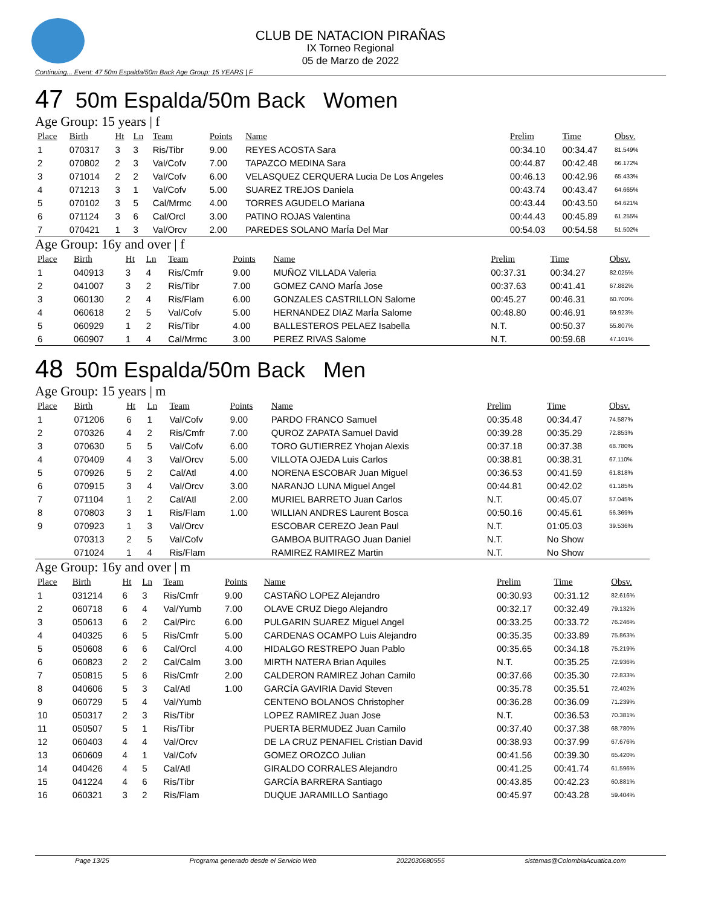CLUB DE NATACION PIRAÑAS
IX Torneo Regional
05 de Marzo de 2022
Continuing... Event: 47 50m Espalda/50m Back Age Group: 15 YEARS | F
47 50m Espalda/50m Back Women
Age Group: 15 years | f
| Place | Birth | Ht | Ln | Team | Points | Name | Prelim | Time | Obsv. |
| --- | --- | --- | --- | --- | --- | --- | --- | --- | --- |
| 1 | 070317 | 3 | 3 | Ris/Tibr | 9.00 | REYES ACOSTA Sara | 00:34.10 | 00:34.47 | 81.549% |
| 2 | 070802 | 2 | 3 | Val/Cofv | 7.00 | TAPAZCO MEDINA Sara | 00:44.87 | 00:42.48 | 66.172% |
| 3 | 071014 | 2 | 2 | Val/Cofv | 6.00 | VELASQUEZ CERQUERA Lucia De Los Angeles | 00:46.13 | 00:42.96 | 65.433% |
| 4 | 071213 | 3 | 1 | Val/Cofv | 5.00 | SUAREZ TREJOS Daniela | 00:43.74 | 00:43.47 | 64.665% |
| 5 | 070102 | 3 | 5 | Cal/Mrmc | 4.00 | TORRES AGUDELO Mariana | 00:43.44 | 00:43.50 | 64.621% |
| 6 | 071124 | 3 | 6 | Cal/Orcl | 3.00 | PATINO ROJAS Valentina | 00:44.43 | 00:45.89 | 61.255% |
| 7 | 070421 | 1 | 3 | Val/Orcv | 2.00 | PAREDES SOLANO MarÍa Del Mar | 00:54.03 | 00:54.58 | 51.502% |
Age Group: 16y and over | f
| Place | Birth | Ht | Ln | Team | Points | Name | Prelim | Time | Obsv. |
| --- | --- | --- | --- | --- | --- | --- | --- | --- | --- |
| 1 | 040913 | 3 | 4 | Ris/Cmfr | 9.00 | MUÑOZ VILLADA Valeria | 00:37.31 | 00:34.27 | 82.025% |
| 2 | 041007 | 3 | 2 | Ris/Tibr | 7.00 | GOMEZ CANO MarÍa Jose | 00:37.63 | 00:41.41 | 67.882% |
| 3 | 060130 | 2 | 4 | Ris/Flam | 6.00 | GONZALES CASTRILLON Salome | 00:45.27 | 00:46.31 | 60.700% |
| 4 | 060618 | 2 | 5 | Val/Cofv | 5.00 | HERNANDEZ DIAZ MarÍa Salome | 00:48.80 | 00:46.91 | 59.923% |
| 5 | 060929 | 1 | 2 | Ris/Tibr | 4.00 | BALLESTEROS PELAEZ Isabella | N.T. | 00:50.37 | 55.807% |
| 6 | 060907 | 1 | 4 | Cal/Mrmc | 3.00 | PEREZ RIVAS Salome | N.T. | 00:59.68 | 47.101% |
48 50m Espalda/50m Back Men
Age Group: 15 years | m
| Place | Birth | Ht | Ln | Team | Points | Name | Prelim | Time | Obsv. |
| --- | --- | --- | --- | --- | --- | --- | --- | --- | --- |
| 1 | 071206 | 6 | 1 | Val/Cofv | 9.00 | PARDO FRANCO Samuel | 00:35.48 | 00:34.47 | 74.587% |
| 2 | 070326 | 4 | 2 | Ris/Cmfr | 7.00 | QUROZ ZAPATA Samuel David | 00:39.28 | 00:35.29 | 72.853% |
| 3 | 070630 | 5 | 5 | Val/Cofv | 6.00 | TORO GUTIERREZ Yhojan Alexis | 00:37.18 | 00:37.38 | 68.780% |
| 4 | 070409 | 4 | 3 | Val/Orcv | 5.00 | VILLOTA OJEDA Luis Carlos | 00:38.81 | 00:38.31 | 67.110% |
| 5 | 070926 | 5 | 2 | Cal/Atl | 4.00 | NORENA ESCOBAR Juan Miguel | 00:36.53 | 00:41.59 | 61.818% |
| 6 | 070915 | 3 | 4 | Val/Orcv | 3.00 | NARANJO LUNA Miguel Angel | 00:44.81 | 00:42.02 | 61.185% |
| 7 | 071104 | 1 | 2 | Cal/Atl | 2.00 | MURIEL BARRETO Juan Carlos | N.T. | 00:45.07 | 57.045% |
| 8 | 070803 | 3 | 1 | Ris/Flam | 1.00 | WILLIAN ANDRES Laurent Bosca | 00:50.16 | 00:45.61 | 56.369% |
| 9 | 070923 | 1 | 3 | Val/Orcv | | ESCOBAR CEREZO Jean Paul | N.T. | 01:05.03 | 39.536% |
| | 070313 | 2 | 5 | Val/Cofv | | GAMBOA BUITRAGO Juan Daniel | N.T. | No Show | |
| | 071024 | 1 | 4 | Ris/Flam | | RAMIREZ RAMIREZ Martin | N.T. | No Show | |
Age Group: 16y and over | m
| Place | Birth | Ht | Ln | Team | Points | Name | Prelim | Time | Obsv. |
| --- | --- | --- | --- | --- | --- | --- | --- | --- | --- |
| 1 | 031214 | 6 | 3 | Ris/Cmfr | 9.00 | CASTAÑO LOPEZ Alejandro | 00:30.93 | 00:31.12 | 82.616% |
| 2 | 060718 | 6 | 4 | Val/Yumb | 7.00 | OLAVE CRUZ Diego Alejandro | 00:32.17 | 00:32.49 | 79.132% |
| 3 | 050613 | 6 | 2 | Cal/Pirc | 6.00 | PULGARIN SUAREZ Miguel Angel | 00:33.25 | 00:33.72 | 76.246% |
| 4 | 040325 | 6 | 5 | Ris/Cmfr | 5.00 | CARDENAS OCAMPO Luis Alejandro | 00:35.35 | 00:33.89 | 75.863% |
| 5 | 050608 | 6 | 6 | Cal/Orcl | 4.00 | HIDALGO RESTREPO Juan Pablo | 00:35.65 | 00:34.18 | 75.219% |
| 6 | 060823 | 2 | 2 | Cal/Calm | 3.00 | MIRTH NATERA Brian Aquiles | N.T. | 00:35.25 | 72.936% |
| 7 | 050815 | 5 | 6 | Ris/Cmfr | 2.00 | CALDERON RAMIREZ Johan Camilo | 00:37.66 | 00:35.30 | 72.833% |
| 8 | 040606 | 5 | 3 | Cal/Atl | 1.00 | GARCÍA GAVIRIA David Steven | 00:35.78 | 00:35.51 | 72.402% |
| 9 | 060729 | 5 | 4 | Val/Yumb | | CENTENO BOLANOS Christopher | 00:36.28 | 00:36.09 | 71.239% |
| 10 | 050317 | 2 | 3 | Ris/Tibr | | LOPEZ RAMIREZ Juan Jose | N.T. | 00:36.53 | 70.381% |
| 11 | 050507 | 5 | 1 | Ris/Tibr | | PUERTA BERMUDEZ Juan Camilo | 00:37.40 | 00:37.38 | 68.780% |
| 12 | 060403 | 4 | 4 | Val/Orcv | | DE LA CRUZ PENAFIEL Cristian David | 00:38.93 | 00:37.99 | 67.676% |
| 13 | 060609 | 4 | 1 | Val/Cofv | | GOMEZ OROZCO Julian | 00:41.56 | 00:39.30 | 65.420% |
| 14 | 040426 | 4 | 5 | Cal/Atl | | GIRALDO CORRALES Alejandro | 00:41.25 | 00:41.74 | 61.596% |
| 15 | 041224 | 4 | 6 | Ris/Tibr | | GARCÍA BARRERA Santiago | 00:43.85 | 00:42.23 | 60.881% |
| 16 | 060321 | 3 | 2 | Ris/Flam | | DUQUE JARAMILLO Santiago | 00:45.97 | 00:43.28 | 59.404% |
Page 13/25 Programa generado desde el Servicio Web 2022030680555 sistemas@ColombiaAcuatica.com